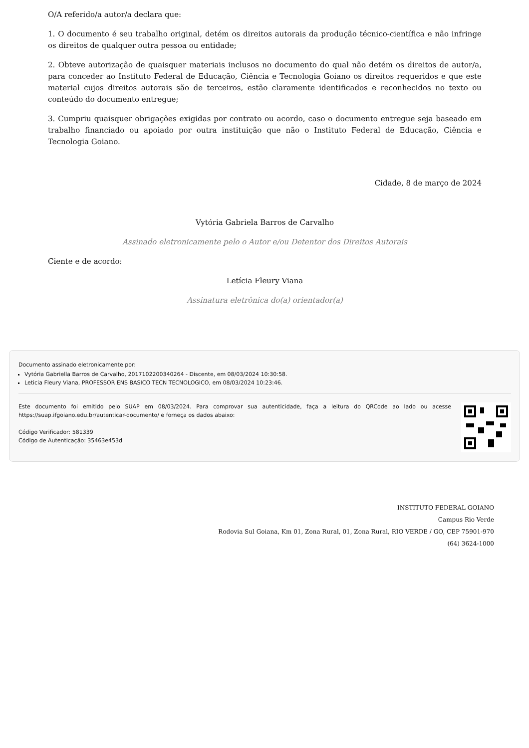O/A referido/a autor/a declara que:
1. O documento é seu trabalho original, detém os direitos autorais da produção técnico-científica e não infringe os direitos de qualquer outra pessoa ou entidade;
2. Obteve autorização de quaisquer materiais inclusos no documento do qual não detém os direitos de autor/a, para conceder ao Instituto Federal de Educação, Ciência e Tecnologia Goiano os direitos requeridos e que este material cujos direitos autorais são de terceiros, estão claramente identificados e reconhecidos no texto ou conteúdo do documento entregue;
3. Cumpriu quaisquer obrigações exigidas por contrato ou acordo, caso o documento entregue seja baseado em trabalho financiado ou apoiado por outra instituição que não o Instituto Federal de Educação, Ciência e Tecnologia Goiano.
Cidade, 8 de março de 2024
Vytória Gabriela Barros de Carvalho
Assinado eletronicamente pelo o Autor e/ou Detentor dos Direitos Autorais
Ciente e de acordo:
Letícia Fleury Viana
Assinatura eletrônica do(a) orientador(a)
Documento assinado eletronicamente por:
Vytória Gabriella Barros de Carvalho, 2017102200340264 - Discente, em 08/03/2024 10:30:58.
Leticia Fleury Viana, PROFESSOR ENS BASICO TECN TECNOLOGICO, em 08/03/2024 10:23:46.
Este documento foi emitido pelo SUAP em 08/03/2024. Para comprovar sua autenticidade, faça a leitura do QRCode ao lado ou acesse https://suap.ifgoiano.edu.br/autenticar-documento/ e forneça os dados abaixo:
Código Verificador: 581339
Código de Autenticação: 35463e453d
INSTITUTO FEDERAL GOIANO
Campus Rio Verde
Rodovia Sul Goiana, Km 01, Zona Rural, 01, Zona Rural, RIO VERDE / GO, CEP 75901-970
(64) 3624-1000